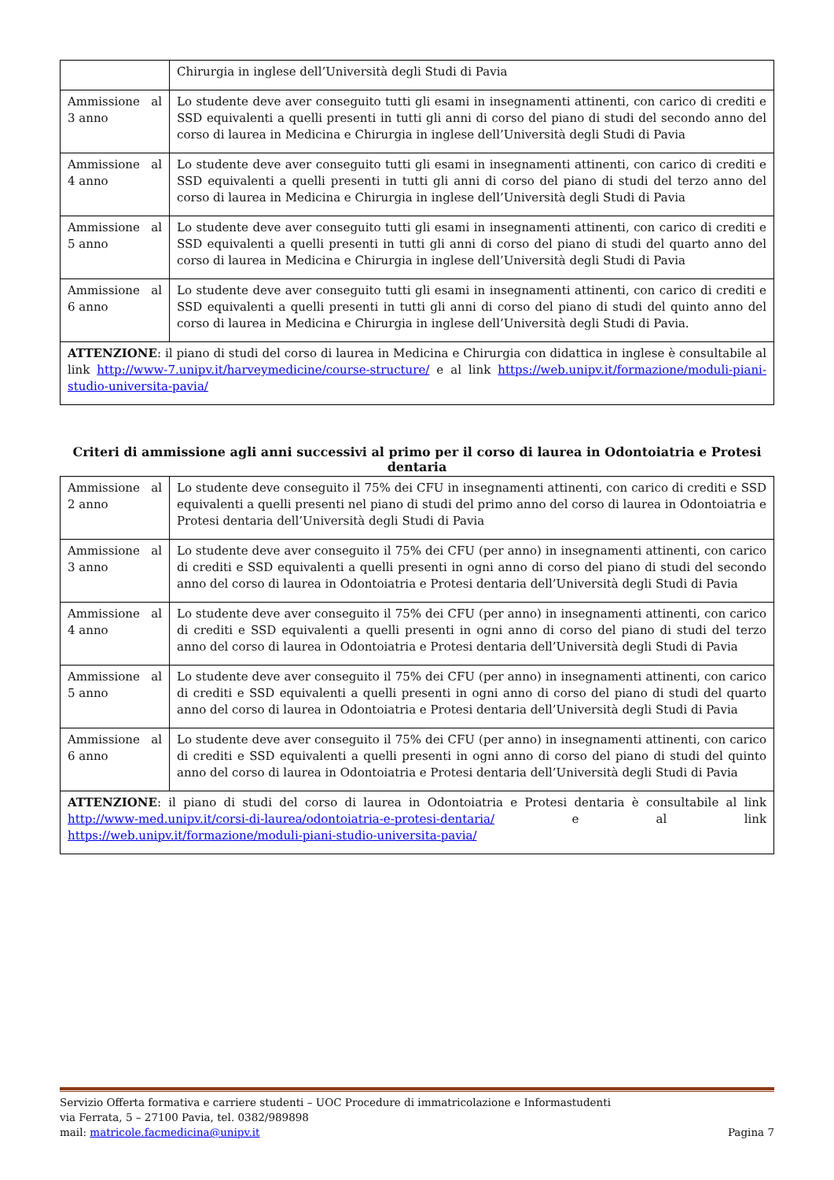| | Chirurgia in inglese dell’Università degli Studi di Pavia |
| Ammissione al 3 anno | Lo studente deve aver conseguito tutti gli esami in insegnamenti attinenti, con carico di crediti e SSD equivalenti a quelli presenti in tutti gli anni di corso del piano di studi del secondo anno del corso di laurea in Medicina e Chirurgia in inglese dell’Università degli Studi di Pavia |
| Ammissione al 4 anno | Lo studente deve aver conseguito tutti gli esami in insegnamenti attinenti, con carico di crediti e SSD equivalenti a quelli presenti in tutti gli anni di corso del piano di studi del terzo anno del corso di laurea in Medicina e Chirurgia in inglese dell’Università degli Studi di Pavia |
| Ammissione al 5 anno | Lo studente deve aver conseguito tutti gli esami in insegnamenti attinenti, con carico di crediti e SSD equivalenti a quelli presenti in tutti gli anni di corso del piano di studi del quarto anno del corso di laurea in Medicina e Chirurgia in inglese dell’Università degli Studi di Pavia |
| Ammissione al 6 anno | Lo studente deve aver conseguito tutti gli esami in insegnamenti attinenti, con carico di crediti e SSD equivalenti a quelli presenti in tutti gli anni di corso del piano di studi del quinto anno del corso di laurea in Medicina e Chirurgia in inglese dell’Università degli Studi di Pavia. |
| ATTENZIONE : il piano di studi del corso di laurea in Medicina e Chirurgia con didattica in inglese è consultabile al link http://www-7.unipv.it/harveymedicine/course-structure/ e al link https://web.unipv.it/formazione/moduli-piani-studio-universita-pavia/ | |
Criteri di ammissione agli anni successivi al primo per il corso di laurea in Odontoiatria e Protesi dentaria
| Ammissione al 2 anno | Lo studente deve conseguito il 75% dei CFU in insegnamenti attinenti, con carico di crediti e SSD equivalenti a quelli presenti nel piano di studi del primo anno del corso di laurea in Odontoiatria e Protesi dentaria dell’Università degli Studi di Pavia |
| Ammissione al 3 anno | Lo studente deve aver conseguito il 75% dei CFU (per anno) in insegnamenti attinenti, con carico di crediti e SSD equivalenti a quelli presenti in ogni anno di corso del piano di studi del secondo anno del corso di laurea in Odontoiatria e Protesi dentaria dell’Università degli Studi di Pavia |
| Ammissione al 4 anno | Lo studente deve aver conseguito il 75% dei CFU (per anno) in insegnamenti attinenti, con carico di crediti e SSD equivalenti a quelli presenti in ogni anno di corso del piano di studi del terzo anno del corso di laurea in Odontoiatria e Protesi dentaria dell’Università degli Studi di Pavia |
| Ammissione al 5 anno | Lo studente deve aver conseguito il 75% dei CFU (per anno) in insegnamenti attinenti, con carico di crediti e SSD equivalenti a quelli presenti in ogni anno di corso del piano di studi del quarto anno del corso di laurea in Odontoiatria e Protesi dentaria dell’Università degli Studi di Pavia |
| Ammissione al 6 anno | Lo studente deve aver conseguito il 75% dei CFU (per anno) in insegnamenti attinenti, con carico di crediti e SSD equivalenti a quelli presenti in ogni anno di corso del piano di studi del quinto anno del corso di laurea in Odontoiatria e Protesi dentaria dell’Università degli Studi di Pavia |
| ATTENZIONE : il piano di studi del corso di laurea in Odontoiatria e Protesi dentaria è consultabile al link http://www-med.unipv.it/corsi-di-laurea/odontoiatria-e-protesi-dentaria/ e al link https://web.unipv.it/formazione/moduli-piani-studio-universita-pavia/ | |
Servizio Offerta formativa e carriere studenti – UOC Procedure di immatricolazione e Informastudenti
via Ferrata, 5 – 27100 Pavia, tel. 0382/989898
mail: matricole.facmedicina@unipv.it Pagina 7